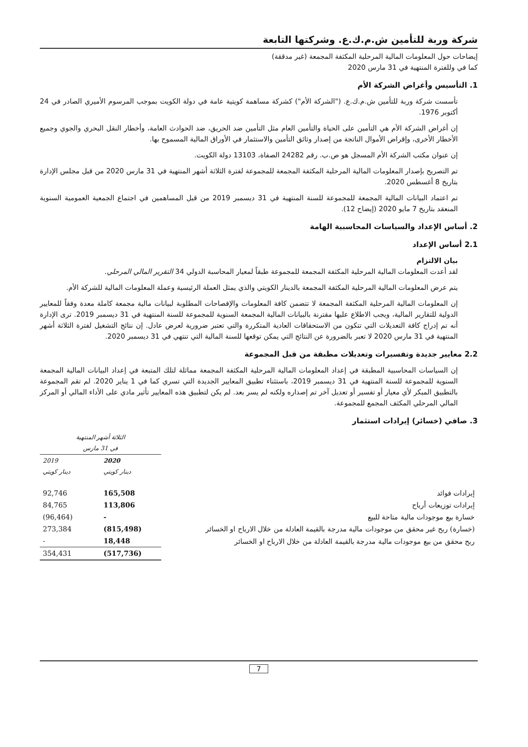شركة وربة للتأمين ش.م.ك.ع. وشركتها التابعة
إيضاحات حول المعلومات المالية المرحلية المكثفة المجمعة (غير مدققة)
كما في وللفترة المنتهية في 31 مارس 2020
1. التأسيس وأغراض الشركة الأم
تأسست شركة وربة للتأمين ش.م.ك.ع. ("الشركة الأم") كشركة مساهمة كويتية عامة في دولة الكويت بموجب المرسوم الأميري الصادر في 24 أكتوبر 1976.
إن أغراض الشركة الأم هي التأمين على الحياة والتأمين العام مثل التأمين ضد الحريق، ضد الحوادث العامة، وأخطار النقل البحري والجوي وجميع الأخطار الأخرى، وإقراض الأموال الناتجة من إصدار وثائق التأمين والاستثمار في الأوراق المالية المسموح بها.
إن عنوان مكتب الشركة الأم المسجل هو ص.ب. رقم 24282 الصفاة، 13103 دولة الكويت.
تم التصريح بإصدار المعلومات المالية المرحلية المكثفة المجمعة للمجموعة لفترة الثلاثة أشهر المنتهية في 31 مارس 2020 من قبل مجلس الإدارة بتاريخ 8 أغسطس 2020.
تم اعتماد البيانات المالية المجمعة للمجموعة للسنة المنتهية في 31 ديسمبر 2019 من قبل المساهمين في اجتماع الجمعية العمومية السنوية المنعقد بتاريخ 7 مايو 2020 (إيضاح 12).
2. أساس الإعداد والسياسات المحاسبية الهامة
2.1 أساس الإعداد
بيان الالتزام
لقد أعدت المعلومات المالية المرحلية المكثفة المجمعة للمجموعة طبقاً لمعيار المحاسبة الدولي 34 التقرير المالي المرحلي.
يتم عرض المعلومات المالية المرحلية المكثفة المجمعة بالدينار الكويتي والذي يمثل العملة الرئيسية وعملة المعلومات المالية للشركة الأم.
إن المعلومات المالية المرحلية المكثفة المجمعة لا تتضمن كافة المعلومات والإفصاحات المطلوبة لبيانات مالية مجمعة كاملة معدة وفقاً للمعايير الدولية للتقارير المالية، ويجب الاطلاع عليها مقترنة بالبيانات المالية المجمعة السنوية للمجموعة للسنة المنتهية في 31 ديسمبر 2019. ترى الإدارة أنه تم إدراج كافة التعديلات التي تتكون من الاستحقاقات العادية المتكررة والتي تعتبر ضرورية لعرض عادل. إن نتائج التشغيل لفترة الثلاثة أشهر المنتهية في 31 مارس 2020 لا تعبر بالضرورة عن النتائج التي يمكن توقعها للسنة المالية التي تنتهي في 31 ديسمبر 2020.
2.2 معايير جديدة وتفسيرات وتعديلات مطبقة من قبل المجموعة
إن السياسات المحاسبية المطبقة في إعداد المعلومات المالية المرحلية المكثفة المجمعة مماثلة لتلك المتبعة في إعداد البيانات المالية المجمعة السنوية للمجموعة للسنة المنتهية في 31 ديسمبر 2019، باستثناء تطبيق المعايير الجديدة التي تسري كما في 1 يناير 2020. لم تقم المجموعة بالتطبيق المبكر لأي معيار أو تفسير أو تعديل آخر تم إصداره ولكنه لم يسر بعد. لم يكن لتطبيق هذه المعايير تأثير مادي على الأداء المالي أو المركز المالي المرحلي المكثف المجمع للمجموعة.
3. صافي (خسائر) إيرادات استثمار
| | الثلاثة أشهر المنتهية في 31 مارس | |
| | 2020 دينار كويتي | 2019 دينار كويتي |
| إيرادات فوائد | 165,508 | 92,746 |
| إيرادات توزيعات أرباح | 113,806 | 84,765 |
| خسارة بيع موجودات مالية متاحة للبيع | - | (96,464) |
| (خسارة) ربح غير محقق من موجودات مالية مدرجة بالقيمة العادلة من خلال الارباح او الخسائر | (815,498) | 273,384 |
| ربح محقق من بيع موجودات مالية مدرجة بالقيمة العادلة من خلال الارباح او الخسائر | 18,448 | - |
| | (517,736) | 354,431 |
7